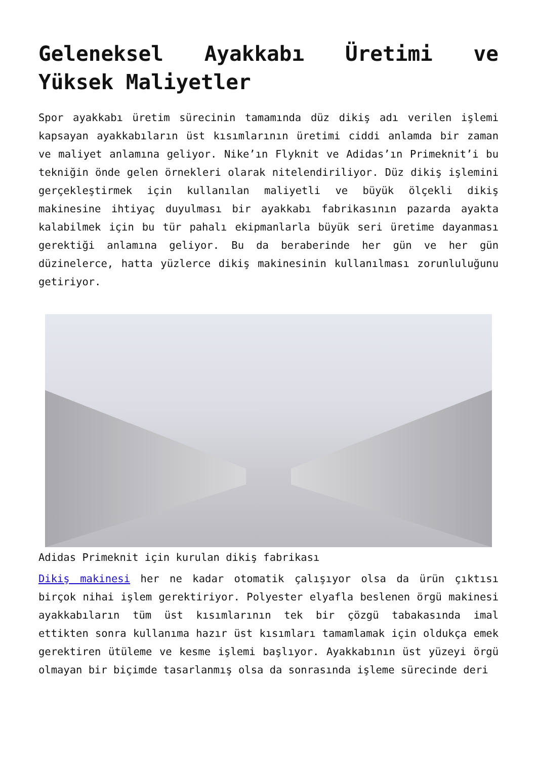Geleneksel Ayakkabı Üretimi ve Yüksek Maliyetler
Spor ayakkabı üretim sürecinin tamamında düz dikiş adı verilen işlemi kapsayan ayakkabıların üst kısımlarının üretimi ciddi anlamda bir zaman ve maliyet anlamına geliyor. Nike’ın Flyknit ve Adidas’ın Primeknit’i bu tekniğin önde gelen örnekleri olarak nitelendiriliyor. Düz dikiş işlemini gerçekleştirmek için kullanılan maliyetli ve büyük ölçekli dikiş makinesine ihtiyaç duyulması bir ayakkabı fabrikasının pazarda ayakta kalabilmek için bu tür pahalı ekipmanlarla büyük seri üretime dayanması gerektiği anlamına geliyor. Bu da beraberinde her gün ve her gün düzinelerce, hatta yüzlerce dikiş makinesinin kullanılması zorunluluğunu getiriyor.
Adidas Primeknit için kurulan dikiş fabrikası
Dikiş makinesi her ne kadar otomatik çalışıyor olsa da ürün çıktısı birçok nihai işlem gerektiriyor. Polyester elyafla beslenen örgü makinesi ayakkabıların tüm üst kısımlarının tek bir çözgü tabakasında imal ettikten sonra kullanıma hazır üst kısımları tamamlamak için oldukça emek gerektiren ütüleme ve kesme işlemi başlıyor. Ayakkabının üst yüzeyi örgü olmayan bir biçimde tasarlanmış olsa da sonrasında işleme sürecinde deri